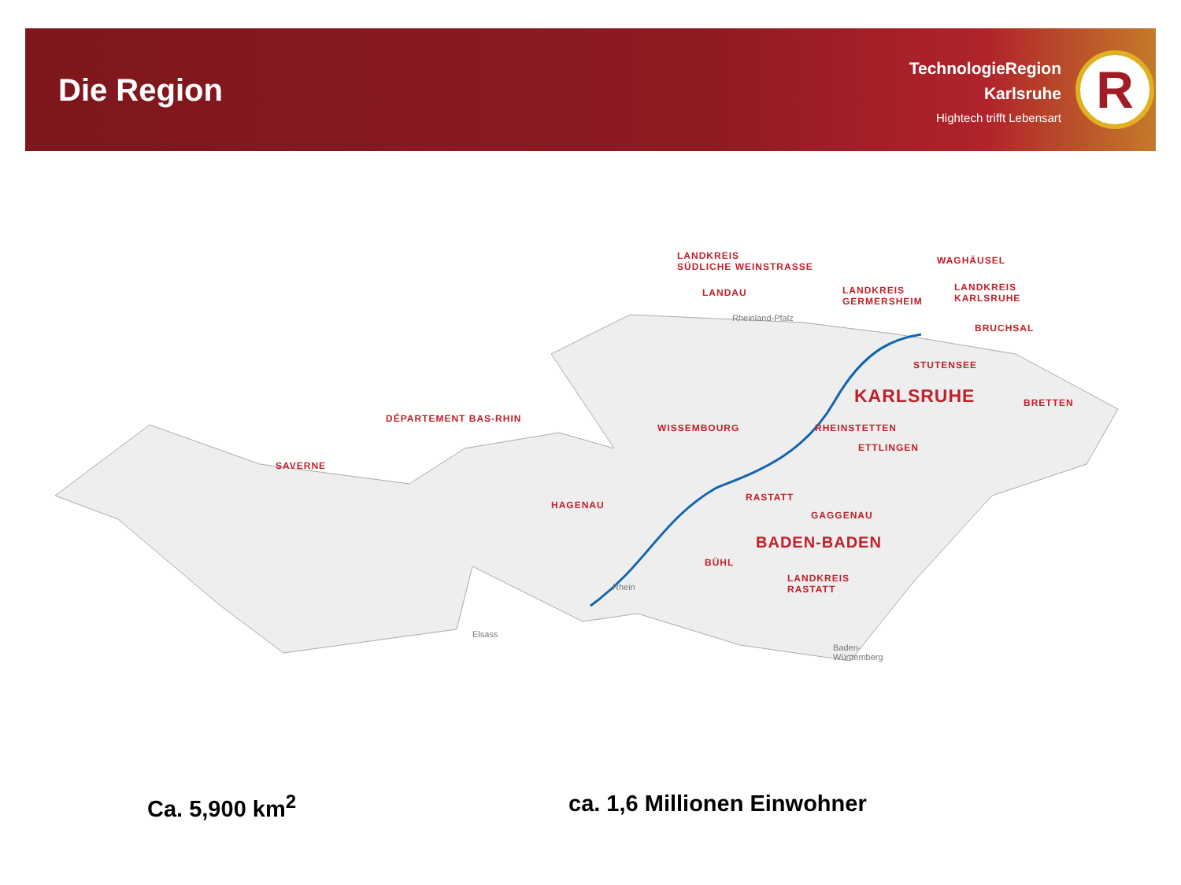Die Region
TechnologieRegion
Karlsruhe
Hightech trifft Lebensart
R
LANDKREIS
SÜDLICHE WEINSTRASSE
LANDAU
Rheinland-Pfalz
LANDKREIS
GERMERSHEIM
WAGHÄUSEL
LANDKREIS
KARLSRUHE
BRUCHSAL
STUTENSEE
KARLSRUHE BRETTEN
DÉPARTEMENT BAS-RHIN
WISSEMBOURG RHEINSTETTEN
ETTLINGEN
SAVERNE
HAGENAU
RASTATT
GAGGENAU
BADEN-BADEN
BÜHL
LANDKREIS
RASTATT
Rhein
Elsass
Baden-
Württemberg
Ca. 5,900 km<sup>2</sup> ca. 1,6 Millionen Einwohner